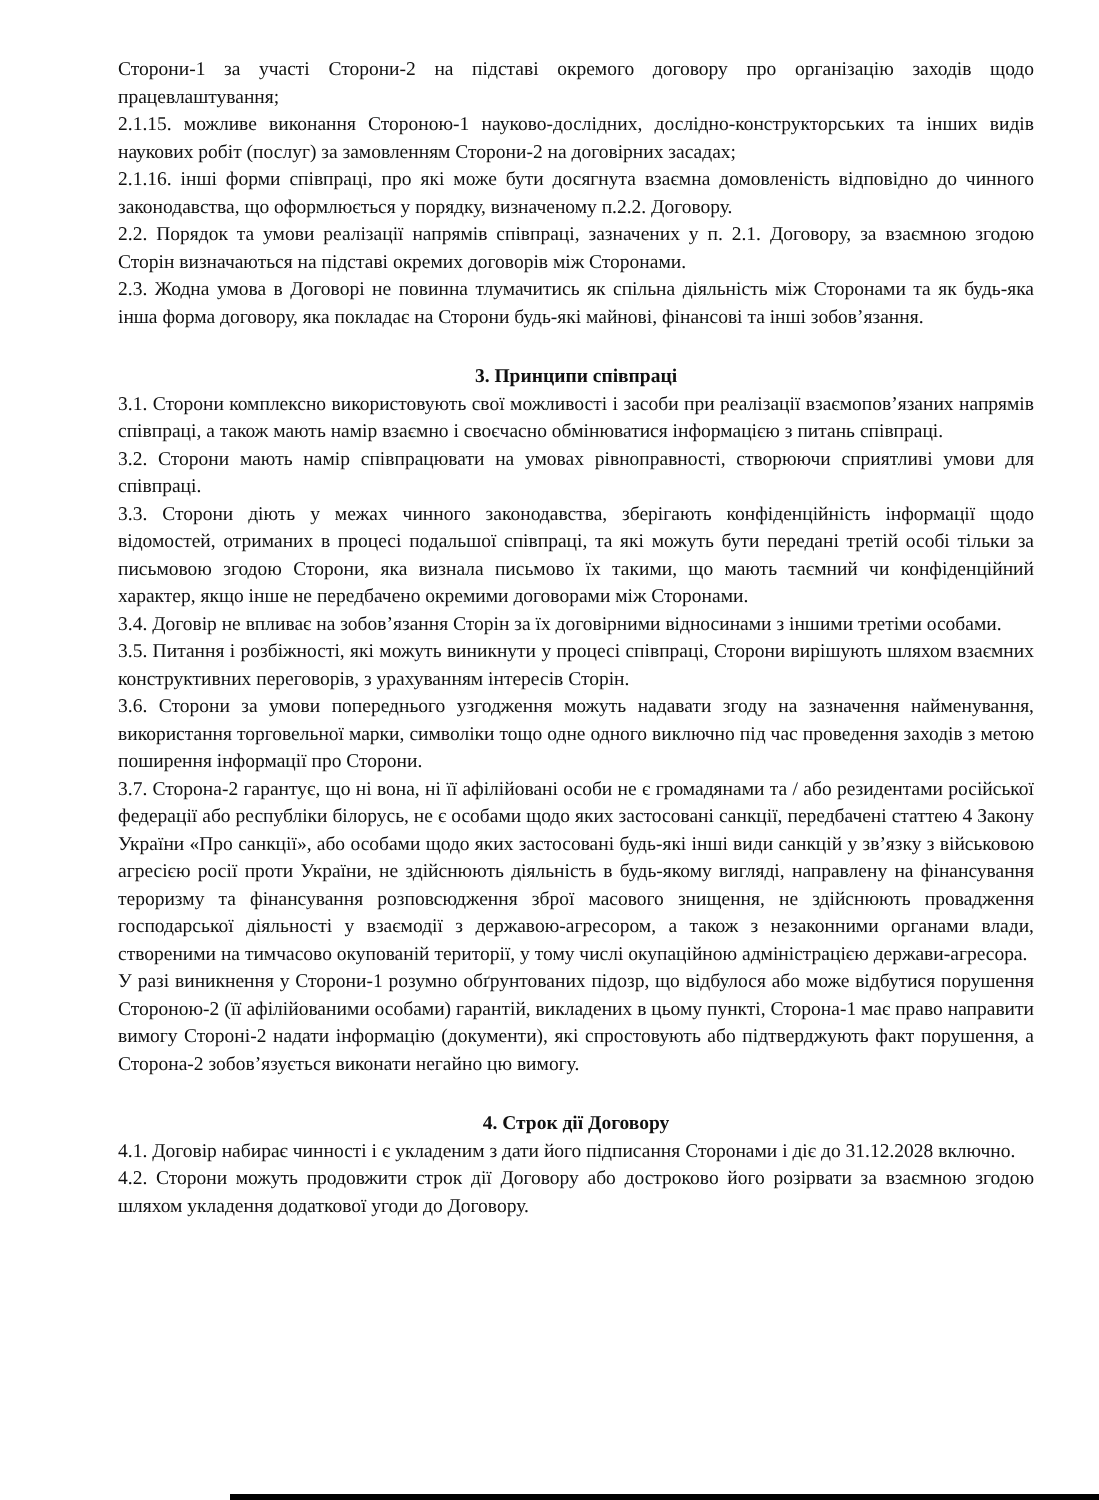Сторони-1 за участі Сторони-2 на підставі окремого договору про організацію заходів щодо працевлаштування;
2.1.15. можливе виконання Стороною-1 науково-дослідних, дослідно-конструкторських та інших видів наукових робіт (послуг) за замовленням Сторони-2 на договірних засадах;
2.1.16. інші форми співпраці, про які може бути досягнута взаємна домовленість відповідно до чинного законодавства, що оформлюється у порядку, визначеному п.2.2. Договору.
2.2. Порядок та умови реалізації напрямів співпраці, зазначених у п. 2.1. Договору, за взаємною згодою Сторін визначаються на підставі окремих договорів між Сторонами.
2.3. Жодна умова в Договорі не повинна тлумачитись як спільна діяльність між Сторонами та як будь-яка інша форма договору, яка покладає на Сторони будь-які майнові, фінансові та інші зобов’язання.
3. Принципи співпраці
3.1. Сторони комплексно використовують свої можливості і засоби при реалізації взаємопов’язаних напрямів співпраці, а також мають намір взаємно і своєчасно обмінюватися інформацією з питань співпраці.
3.2. Сторони мають намір співпрацювати на умовах рівноправності, створюючи сприятливі умови для співпраці.
3.3. Сторони діють у межах чинного законодавства, зберігають конфіденційність інформації щодо відомостей, отриманих в процесі подальшої співпраці, та які можуть бути передані третій особі тільки за письмовою згодою Сторони, яка визнала письмово їх такими, що мають таємний чи конфіденційний характер, якщо інше не передбачено окремими договорами між Сторонами.
3.4. Договір не впливає на зобов’язання Сторін за їх договірними відносинами з іншими третіми особами.
3.5. Питання і розбіжності, які можуть виникнути у процесі співпраці, Сторони вирішують шляхом взаємних конструктивних переговорів, з урахуванням інтересів Сторін.
3.6. Сторони за умови попереднього узгодження можуть надавати згоду на зазначення найменування, використання торговельної марки, символіки тощо одне одного виключно під час проведення заходів з метою поширення інформації про Сторони.
3.7. Сторона-2 гарантує, що ні вона, ні її афілійовані особи не є громадянами та / або резидентами російської федерації або республіки білорусь, не є особами щодо яких застосовані санкції, передбачені статтею 4 Закону України «Про санкції», або особами щодо яких застосовані будь-які інші види санкцій у зв’язку з військовою агресією росії проти України, не здійснюють діяльність в будь-якому вигляді, направлену на фінансування тероризму та фінансування розповсюдження зброї масового знищення, не здійснюють провадження господарської діяльності у взаємодії з державою-агресором, а також з незаконними органами влади, створеними на тимчасово окупованій території, у тому числі окупаційною адміністрацією держави-агресора.
У разі виникнення у Сторони-1 розумно обґрунтованих підозр, що відбулося або може відбутися порушення Стороною-2 (її афілійованими особами) гарантій, викладених в цьому пункті, Сторона-1 має право направити вимогу Стороні-2 надати інформацію (документи), які спростовують або підтверджують факт порушення, а Сторона-2 зобов’язується виконати негайно цю вимогу.
4. Строк дії Договору
4.1. Договір набирає чинності і є укладеним з дати його підписання Сторонами і діє до 31.12.2028 включно.
4.2. Сторони можуть продовжити строк дії Договору або достроково його розірвати за взаємною згодою шляхом укладення додаткової угоди до Договору.